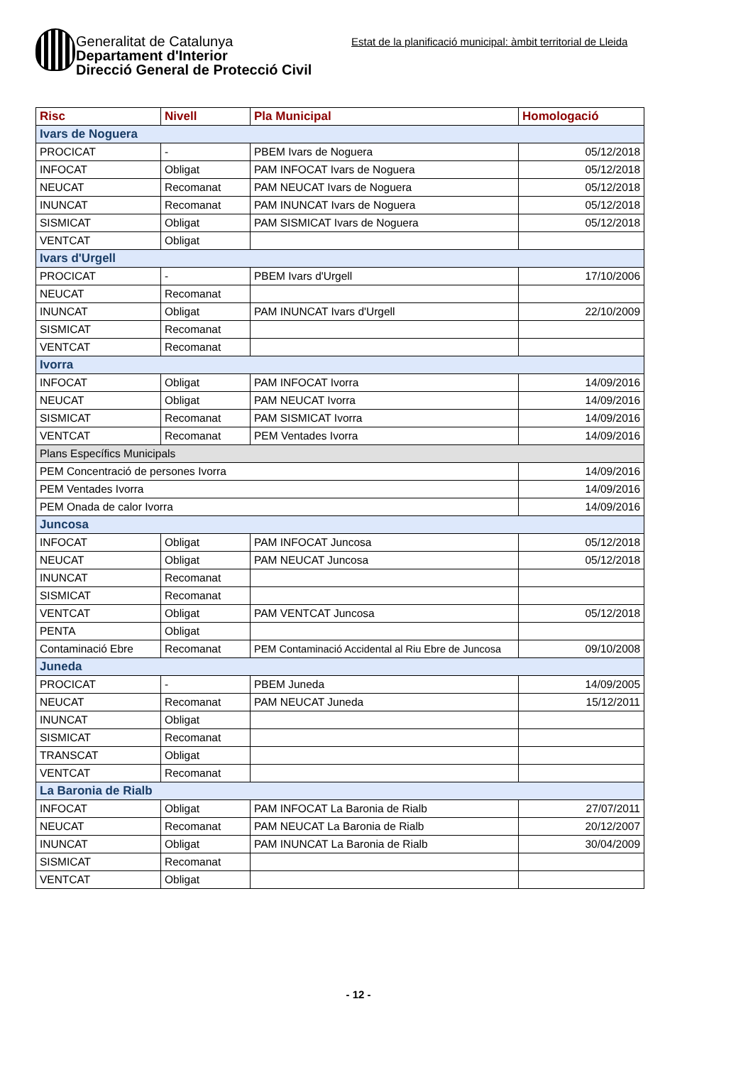Generalitat de Catalunya
Departament d'Interior
Direcció General de Protecció Civil
Estat de la planificació municipal: àmbit territorial de Lleida
| Risc | Nivell | Pla Municipal | Homologació |
| --- | --- | --- | --- |
| Ivars de Noguera | | | |
| PROCICAT | - | PBEM Ivars de Noguera | 05/12/2018 |
| INFOCAT | Obligat | PAM INFOCAT Ivars de Noguera | 05/12/2018 |
| NEUCAT | Recomanat | PAM NEUCAT Ivars de Noguera | 05/12/2018 |
| INUNCAT | Recomanat | PAM INUNCAT Ivars de Noguera | 05/12/2018 |
| SISMICAT | Obligat | PAM SISMICAT Ivars de Noguera | 05/12/2018 |
| VENTCAT | Obligat | | |
| Ivars d'Urgell | | | |
| PROCICAT | - | PBEM Ivars d'Urgell | 17/10/2006 |
| NEUCAT | Recomanat | | |
| INUNCAT | Obligat | PAM INUNCAT Ivars d'Urgell | 22/10/2009 |
| SISMICAT | Recomanat | | |
| VENTCAT | Recomanat | | |
| Ivorra | | | |
| INFOCAT | Obligat | PAM INFOCAT Ivorra | 14/09/2016 |
| NEUCAT | Obligat | PAM NEUCAT Ivorra | 14/09/2016 |
| SISMICAT | Recomanat | PAM SISMICAT Ivorra | 14/09/2016 |
| VENTCAT | Recomanat | PEM Ventades Ivorra | 14/09/2016 |
| Plans Específics Municipals | | | |
| PEM Concentració de persones Ivorra | | | 14/09/2016 |
| PEM Ventades Ivorra | | | 14/09/2016 |
| PEM Onada de calor Ivorra | | | 14/09/2016 |
| Juncosa | | | |
| INFOCAT | Obligat | PAM INFOCAT Juncosa | 05/12/2018 |
| NEUCAT | Obligat | PAM NEUCAT Juncosa | 05/12/2018 |
| INUNCAT | Recomanat | | |
| SISMICAT | Recomanat | | |
| VENTCAT | Obligat | PAM VENTCAT Juncosa | 05/12/2018 |
| PENTA | Obligat | | |
| Contaminació Ebre | Recomanat | PEM Contaminació Accidental al Riu Ebre de Juncosa | 09/10/2008 |
| Juneda | | | |
| PROCICAT | - | PBEM Juneda | 14/09/2005 |
| NEUCAT | Recomanat | PAM NEUCAT Juneda | 15/12/2011 |
| INUNCAT | Obligat | | |
| SISMICAT | Recomanat | | |
| TRANSCAT | Obligat | | |
| VENTCAT | Recomanat | | |
| La Baronia de Rialb | | | |
| INFOCAT | Obligat | PAM INFOCAT La Baronia de Rialb | 27/07/2011 |
| NEUCAT | Recomanat | PAM NEUCAT La Baronia de Rialb | 20/12/2007 |
| INUNCAT | Obligat | PAM INUNCAT La Baronia de Rialb | 30/04/2009 |
| SISMICAT | Recomanat | | |
| VENTCAT | Obligat | | |
- 12 -